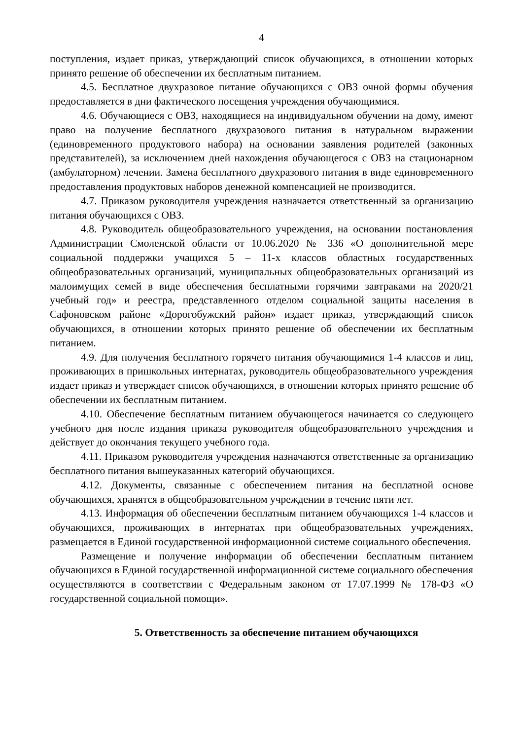4
поступления, издает приказ, утверждающий список обучающихся, в отношении которых принято решение об обеспечении их бесплатным питанием.
4.5. Бесплатное двухразовое питание обучающихся с ОВЗ очной формы обучения предоставляется в дни фактического посещения учреждения обучающимися.
4.6. Обучающиеся с ОВЗ, находящиеся на индивидуальном обучении на дому, имеют право на получение бесплатного двухразового питания в натуральном выражении (единовременного продуктового набора) на основании заявления родителей (законных представителей), за исключением дней нахождения обучающегося с ОВЗ на стационарном (амбулаторном) лечении. Замена бесплатного двухразового питания в виде единовременного предоставления продуктовых наборов денежной компенсацией не производится.
4.7. Приказом руководителя учреждения назначается ответственный за организацию питания обучающихся с ОВЗ.
4.8. Руководитель общеобразовательного учреждения, на основании постановления Администрации Смоленской области от 10.06.2020 № 336 «О дополнительной мере социальной поддержки учащихся 5 – 11-х классов областных государственных общеобразовательных организаций, муниципальных общеобразовательных организаций из малоимущих семей в виде обеспечения бесплатными горячими завтраками на 2020/21 учебный год» и реестра, представленного отделом социальной защиты населения в Сафоновском районе «Дорогобужский район» издает приказ, утверждающий список обучающихся, в отношении которых принято решение об обеспечении их бесплатным питанием.
4.9. Для получения бесплатного горячего питания обучающимися 1-4 классов и лиц, проживающих в пришкольных интернатах, руководитель общеобразовательного учреждения издает приказ и утверждает список обучающихся, в отношении которых принято решение об обеспечении их бесплатным питанием.
4.10. Обеспечение бесплатным питанием обучающегося начинается со следующего учебного дня после издания приказа руководителя общеобразовательного учреждения и действует до окончания текущего учебного года.
4.11. Приказом руководителя учреждения назначаются ответственные за организацию бесплатного питания вышеуказанных категорий обучающихся.
4.12. Документы, связанные с обеспечением питания на бесплатной основе обучающихся, хранятся в общеобразовательном учреждении в течение пяти лет.
4.13. Информация об обеспечении бесплатным питанием обучающихся 1-4 классов и обучающихся, проживающих в интернатах при общеобразовательных учреждениях, размещается в Единой государственной информационной системе социального обеспечения.
Размещение и получение информации об обеспечении бесплатным питанием обучающихся в Единой государственной информационной системе социального обеспечения осуществляются в соответствии с Федеральным законом от 17.07.1999 № 178-ФЗ «О государственной социальной помощи».
5. Ответственность за обеспечение питанием обучающихся